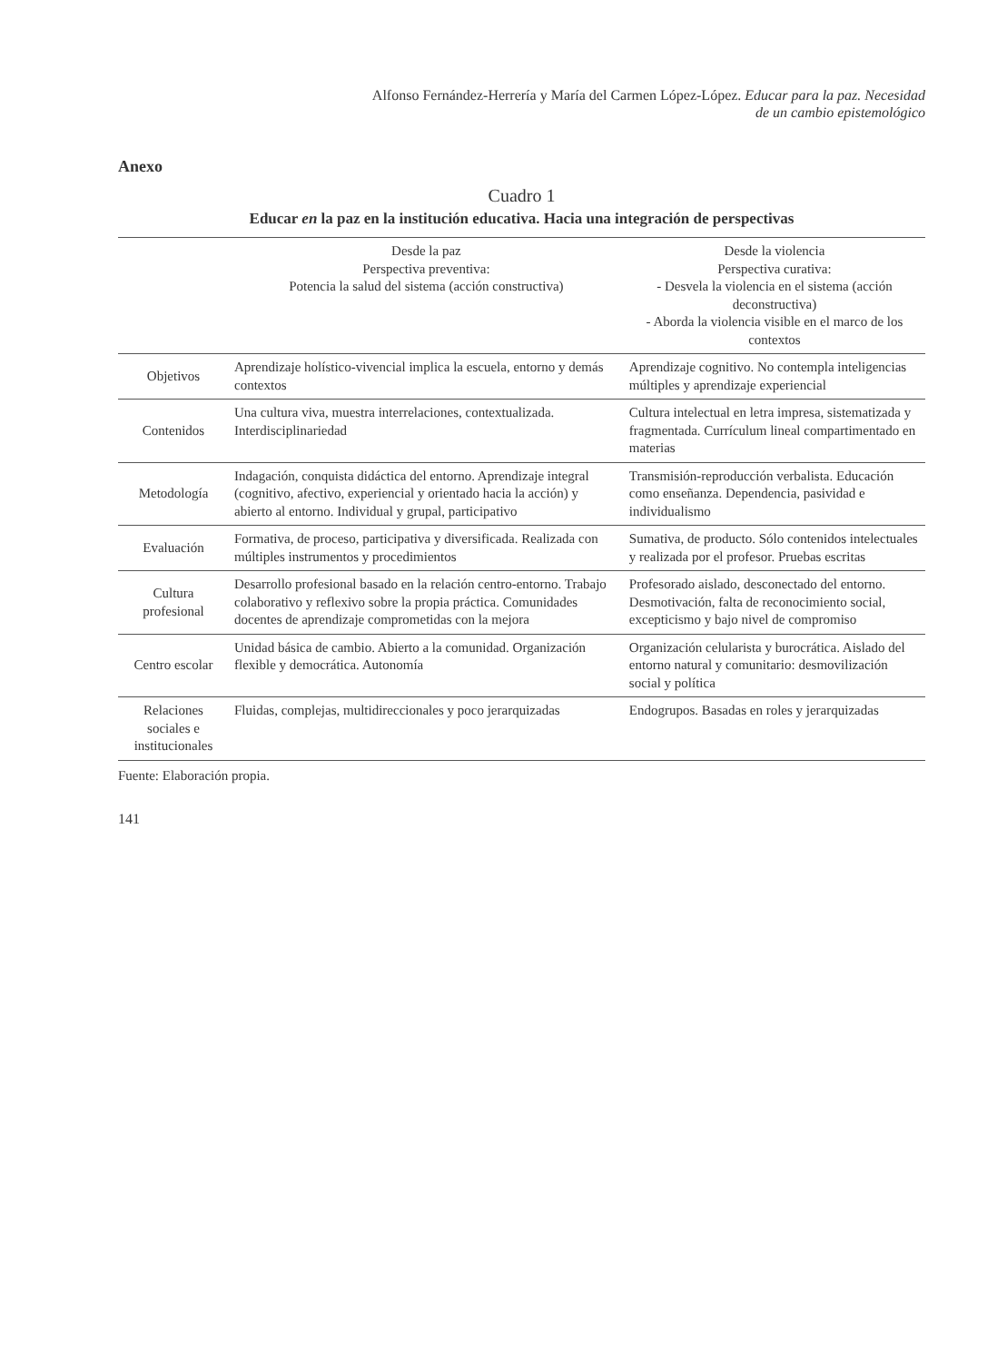Alfonso Fernández-Herrería y María del Carmen López-López. Educar para la paz. Necesidad
de un cambio epistemológico
Anexo
Cuadro 1
Educar en la paz en la institución educativa. Hacia una integración de perspectivas
| | Desde la paz Perspectiva preventiva: Potencia la salud del sistema (acción constructiva) | Desde la violencia Perspectiva curativa: - Desvela la violencia en el sistema (acción deconstructiva) - Aborda la violencia visible en el marco de los contextos |
| --- | --- | --- |
| Objetivos | Aprendizaje holístico-vivencial implica la escuela, entorno y demás contextos | Aprendizaje cognitivo. No contempla inteligencias múltiples y aprendizaje experiencial |
| Contenidos | Una cultura viva, muestra interrelaciones, contextualizada. Interdisciplinariedad | Cultura intelectual en letra impresa, sistematizada y fragmentada. Currículum lineal compartimentado en materias |
| Metodología | Indagación, conquista didáctica del entorno. Aprendizaje integral (cognitivo, afectivo, experiencial y orientado hacia la acción) y abierto al entorno. Individual y grupal, participativo | Transmisión-reproducción verbalista. Educación como enseñanza. Dependencia, pasividad e individualismo |
| Evaluación | Formativa, de proceso, participativa y diversificada. Realizada con múltiples instrumentos y procedimientos | Sumativa, de producto. Sólo contenidos intelectuales y realizada por el profesor. Pruebas escritas |
| Cultura profesional | Desarrollo profesional basado en la relación centro-entorno. Trabajo colaborativo y reflexivo sobre la propia práctica. Comunidades docentes de aprendizaje comprometidas con la mejora | Profesorado aislado, desconectado del entorno. Desmotivación, falta de reconocimiento social, excepticismo y bajo nivel de compromiso |
| Centro escolar | Unidad básica de cambio. Abierto a la comunidad. Organización flexible y democrática. Autonomía | Organización celularista y burocrática. Aislado del entorno natural y comunitario: desmovilización social y política |
| Relaciones sociales e institucionales | Fluidas, complejas, multidireccionales y poco jerarquizadas | Endogrupos. Basadas en roles y jerarquizadas |
Fuente: Elaboración propia.
141